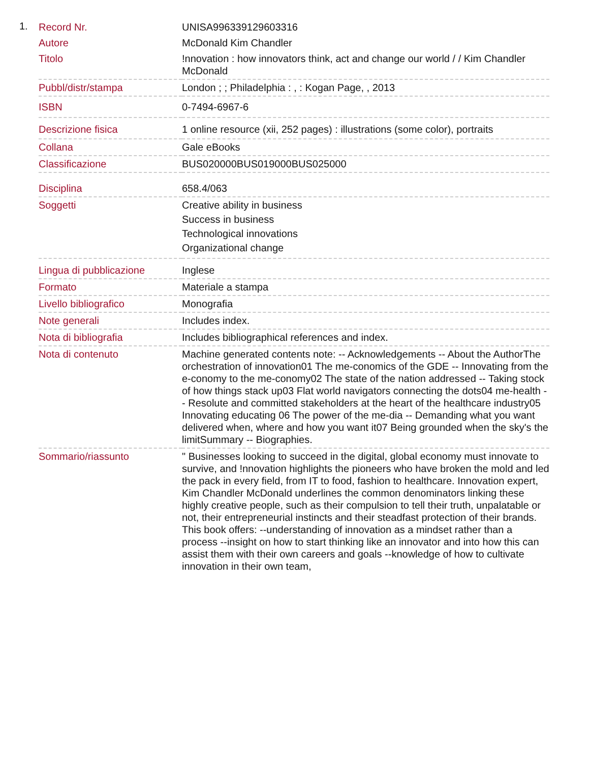1.
| Record Nr. | UNISA996339129603316 |
| Autore | McDonald Kim Chandler |
| Titolo | !nnovation : how innovators think, act and change our world / / Kim Chandler McDonald |
| Pubbl/distr/stampa | London ; ; Philadelphia : , : Kogan Page, , 2013 |
| ISBN | 0-7494-6967-6 |
| Descrizione fisica | 1 online resource (xii, 252 pages) : illustrations (some color), portraits |
| Collana | Gale eBooks |
| Classificazione | BUS020000BUS019000BUS025000 |
| Disciplina | 658.4/063 |
| Soggetti | Creative ability in business Success in business Technological innovations Organizational change |
| Lingua di pubblicazione | Inglese |
| Formato | Materiale a stampa |
| Livello bibliografico | Monografia |
| Note generali | Includes index. |
| Nota di bibliografia | Includes bibliographical references and index. |
| Nota di contenuto | Machine generated contents note: -- Acknowledgements -- About the AuthorThe orchestration of innovation01 The me-conomics of the GDE -- Innovating from the e-conomy to the me-conomy02 The state of the nation addressed -- Taking stock of how things stack up03 Flat world navigators connecting the dots04 me-health -- Resolute and committed stakeholders at the heart of the healthcare industry05 Innovating educating 06 The power of the me-dia -- Demanding what you want delivered when, where and how you want it07 Being grounded when the sky's the limitSummary -- Biographies. |
| Sommario/riassunto | " Businesses looking to succeed in the digital, global economy must innovate to survive, and !nnovation highlights the pioneers who have broken the mold and led the pack in every field, from IT to food, fashion to healthcare. Innovation expert, Kim Chandler McDonald underlines the common denominators linking these highly creative people, such as their compulsion to tell their truth, unpalatable or not, their entrepreneurial instincts and their steadfast protection of their brands. This book offers: --understanding of innovation as a mindset rather than a process --insight on how to start thinking like an innovator and into how this can assist them with their own careers and goals --knowledge of how to cultivate innovation in their own team, |